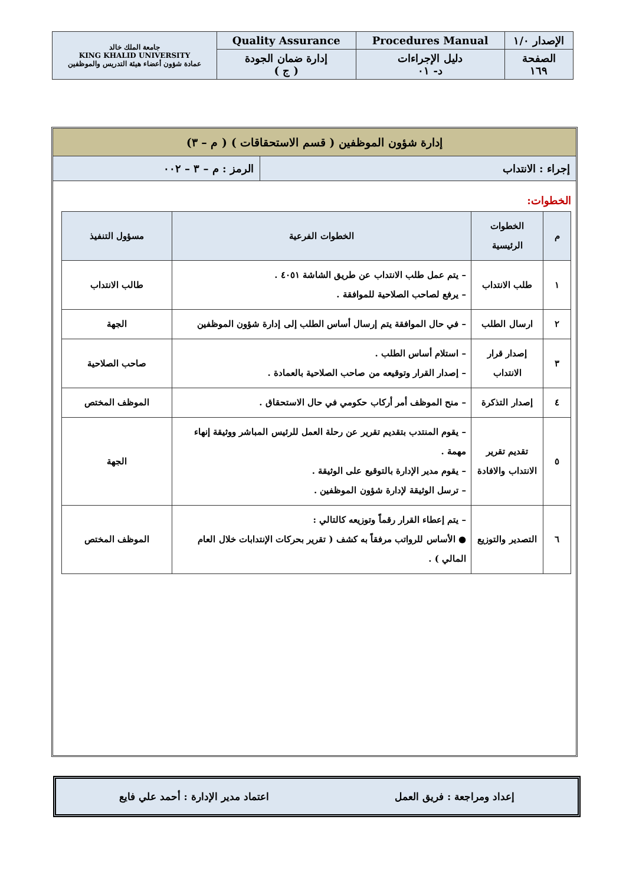| الإصدار ١/٠ | Procedures Manual | Quality Assurance | جامعة الملك خالد KING KHALID UNIVERSITY عمادة شؤون أعضاء هيئة التدريس والموظفين |
| الصفحة ١٦٩ | دليل الإجراءات د- ٠١ | إدارة ضمان الجودة ( ج ) | |
إدارة شؤون الموظفين ( قسم الاستحقاقات ) ( م – ٣)
إجراء : الانتداب الرمز : م – ٣ – ٠٠٢
الخطوات:
| م | الخطوات الرئيسية | الخطوات الفرعية | مسؤول التنفيذ |
| --- | --- | --- | --- |
| ١ | طلب الانتداب | – يتم عمل طلب الانتداب عن طريق الشاشة ٤٠٥١ . – يرفع لصاحب الصلاحية للموافقة . | طالب الانتداب |
| ٢ | ارسال الطلب | – في حال الموافقة يتم إرسال أساس الطلب إلى إدارة شؤون الموظفين | الجهة |
| ٣ | إصدار قرار الانتداب | – استلام أساس الطلب . – إصدار القرار وتوقيعه من صاحب الصلاحية بالعمادة . | صاحب الصلاحية |
| ٤ | إصدار التذكرة | – منح الموظف أمر أركاب حكومي في حال الاستحقاق . | الموظف المختص |
| ٥ | تقديم تقرير الانتداب والافادة | – يقوم المنتدب بتقديم تقرير عن رحلة العمل للرئيس المباشر ووثيقة إنهاء مهمة . – يقوم مدير الإدارة بالتوقيع على الوثيقة . – ترسل الوثيقة لإدارة شؤون الموظفين . | الجهة |
| ٦ | التصدير والتوزيع | – يتم إعطاء القرار رقماً وتوزيعه كالتالي : ● الأساس للرواتب مرفقاً به كشف ( تقرير بحركات الإنتدابات خلال العام المالي ) . | الموظف المختص |
إعداد ومراجعة : فريق العمل اعتماد مدير الإدارة : أحمد علي فايع